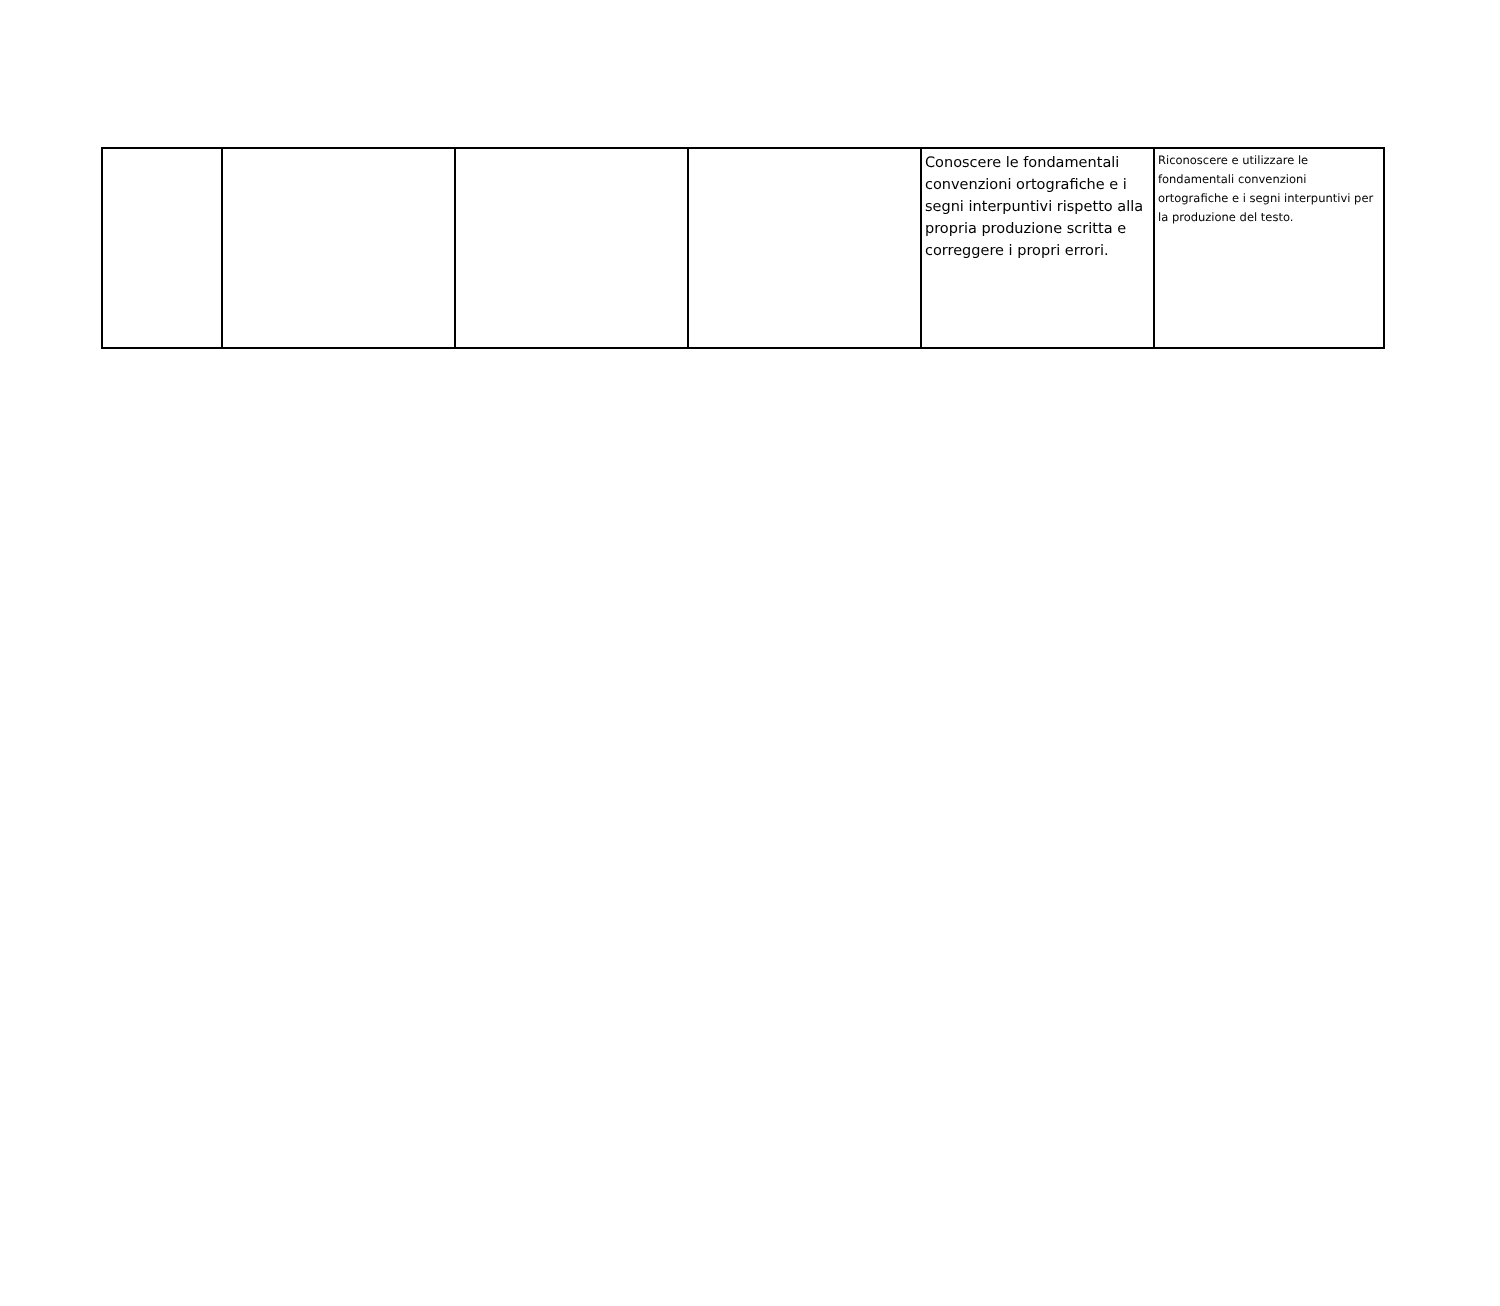| | | | | Conoscere le fondamentali convenzioni ortografiche e i segni interpuntivi rispetto alla propria produzione scritta e correggere i propri errori. | Riconoscere e utilizzare le fondamentali convenzioni ortografiche e i segni interpuntivi per la produzione del testo. |